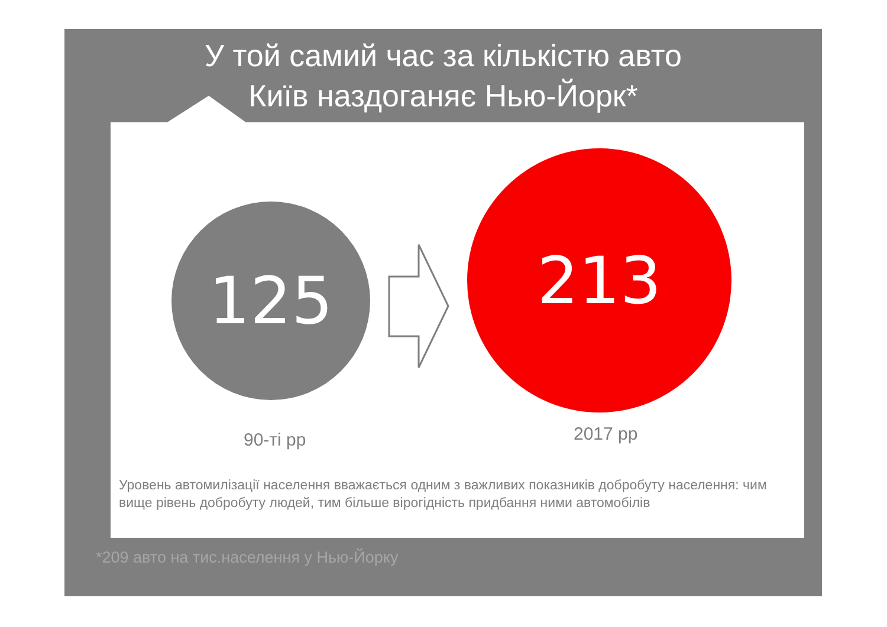У той самий час за кількістю авто
Київ наздоганяє Нью-Йорк*
125
213
90-ті рр 2017 рр
Уровень автомилізації населення вважається одним з важливих показників добробуту населення: чим вище рівень добробуту людей, тим більше вірогідність придбання ними автомобілів
*209 авто на тис.населення у Нью-Йорку